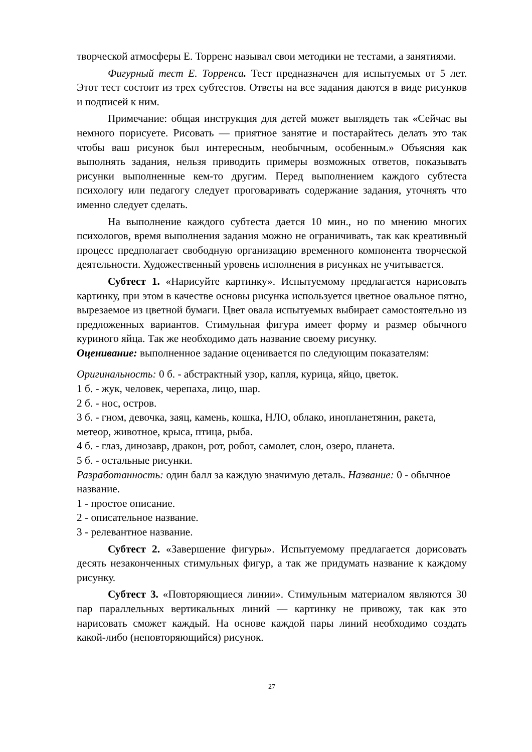творческой атмосферы Е. Торренс называл свои методики не тестами, а занятиями.
Фигурный тест Е. Торренса. Тест предназначен для испытуемых от 5 лет. Этот тест состоит из трех субтестов. Ответы на все задания даются в виде рисунков и подписей к ним.
Примечание: общая инструкция для детей может выглядеть так «Сейчас вы немного порисуете. Рисовать — приятное занятие и постарайтесь делать это так чтобы ваш рисунок был интересным, необычным, особенным.» Объясняя как выполнять задания, нельзя приводить примеры возможных ответов, показывать рисунки выполненные кем-то другим. Перед выполнением каждого субтеста психологу или педагогу следует проговаривать содержание задания, уточнять что именно следует сделать.
На выполнение каждого субтеста дается 10 мин., но по мнению многих психологов, время выполнения задания можно не ограничивать, так как креативный процесс предполагает свободную организацию временного компонента творческой деятельности. Художественный уровень исполнения в рисунках не учитывается.
Субтест 1. «Нарисуйте картинку». Испытуемому предлагается нарисовать картинку, при этом в качестве основы рисунка используется цветное овальное пятно, вырезаемое из цветной бумаги. Цвет овала испытуемых выбирает самостоятельно из предложенных вариантов. Стимульная фигура имеет форму и размер обычного куриного яйца. Так же необходимо дать название своему рисунку.
Оценивание: выполненное задание оценивается по следующим показателям:
Оригинальность: 0 б. - абстрактный узор, капля, курица, яйцо, цветок.
1 б. - жук, человек, черепаха, лицо, шар.
2 б. - нос, остров.
3 б. - гном, девочка, заяц, камень, кошка, НЛО, облако, инопланетянин, ракета, метеор, животное, крыса, птица, рыба.
4 б. - глаз, динозавр, дракон, рот, робот, самолет, слон, озеро, планета.
5 б. - остальные рисунки.
Разработанность: один балл за каждую значимую деталь. Название: 0 - обычное название.
1 - простое описание.
2 - описательное название.
3 - релевантное название.
Субтест 2. «Завершение фигуры». Испытуемому предлагается дорисовать десять незаконченных стимульных фигур, а так же придумать название к каждому рисунку.
Субтест 3. «Повторяющиеся линии». Стимульным материалом являются 30 пар параллельных вертикальных линий — картинку не привожу, так как это нарисовать сможет каждый. На основе каждой пары линий необходимо создать какой-либо (неповторяющийся) рисунок.
27